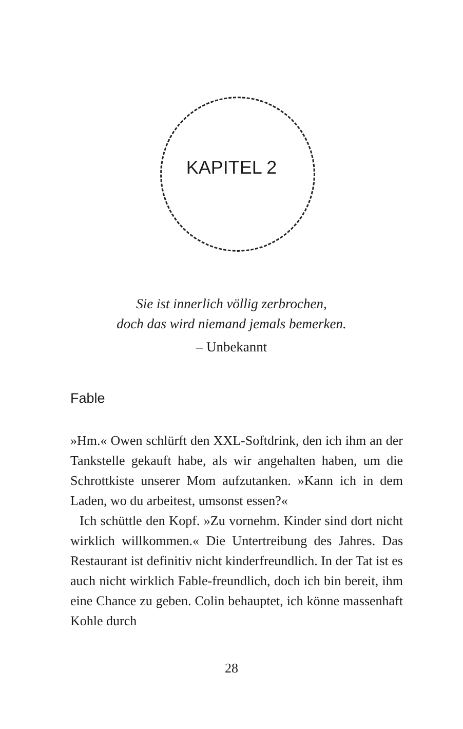KAPITEL 2
Sie ist innerlich völlig zerbrochen,
doch das wird niemand jemals bemerken.
– Unbekannt
Fable
»Hm.« Owen schlürft den XXL-Softdrink, den ich ihm an der Tankstelle gekauft habe, als wir angehalten haben, um die Schrottkiste unserer Mom aufzutanken. »Kann ich in dem Laden, wo du arbeitest, umsonst essen?«
Ich schüttle den Kopf. »Zu vornehm. Kinder sind dort nicht wirklich willkommen.« Die Untertreibung des Jahres. Das Restaurant ist definitiv nicht kinderfreundlich. In der Tat ist es auch nicht wirklich Fable-freundlich, doch ich bin bereit, ihm eine Chance zu geben. Colin behauptet, ich könne massenhaft Kohle durch
28